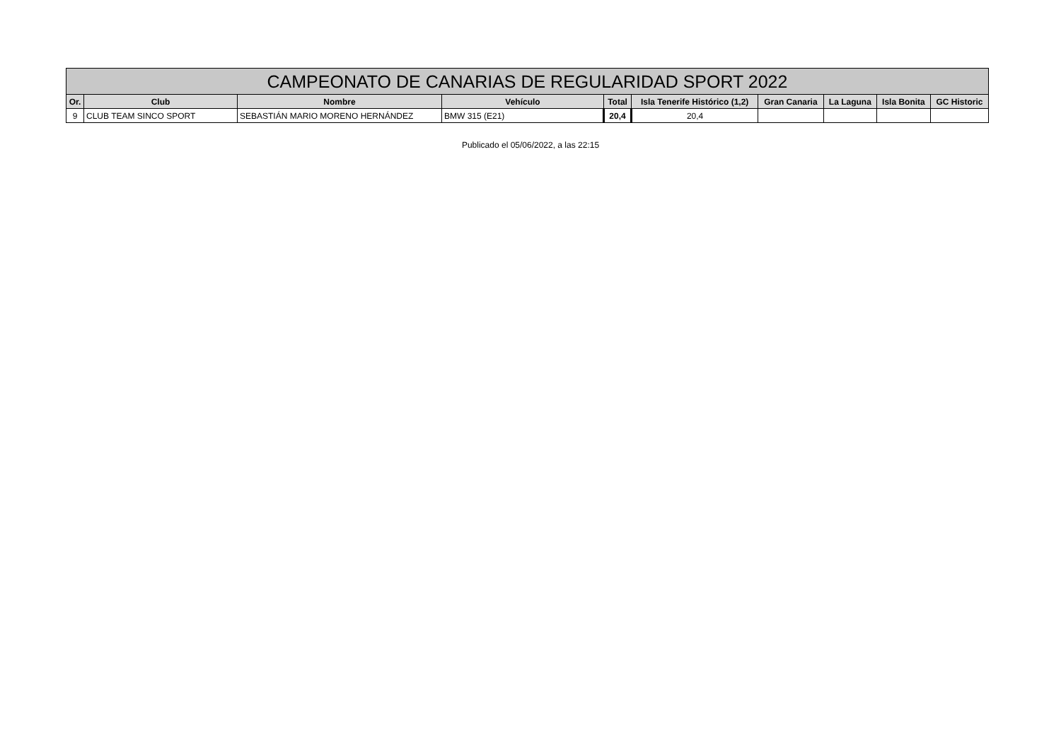| CAMPEONATO DE CANARIAS DE REGULARIDAD SPORT 2022 | | | | | | | | | |
| --- | --- | --- | --- | --- | --- | --- | --- | --- | --- |
| Or. | Club | Nombre | Vehículo | Total | Isla Tenerife Histórico (1,2) | Gran Canaria | La Laguna | Isla Bonita | GC Historic |
| 9 | CLUB TEAM SINCO SPORT | SEBASTIÁN MARIO MORENO HERNÁNDEZ | BMW 315 (E21) | 20,4 | 20,4 | | | | |
Publicado el 05/06/2022, a las 22:15